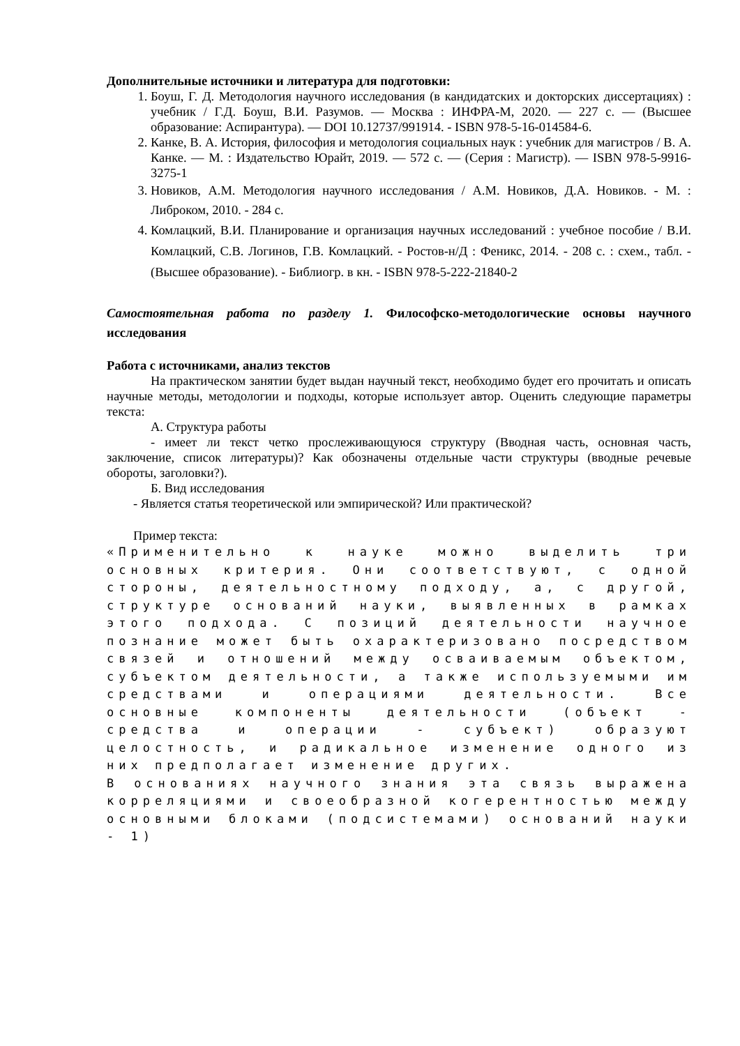Дополнительные источники и литература для подготовки:
1. Боуш, Г. Д. Методология научного исследования (в кандидатских и докторских диссертациях) : учебник / Г.Д. Боуш, В.И. Разумов. — Москва : ИНФРА-М, 2020. — 227 с. — (Высшее образование: Аспирантура). — DOI 10.12737/991914. - ISBN 978-5-16-014584-6.
2. Канке, В. А. История, философия и методология социальных наук : учебник для магистров / В. А. Канке. — М. : Издательство Юрайт, 2019. — 572 с. — (Серия : Магистр). — ISBN 978-5-9916-3275-1
3. Новиков, А.М. Методология научного исследования / А.М. Новиков, Д.А. Новиков. - М. : Либроком, 2010. - 284 с.
4. Комлацкий, В.И. Планирование и организация научных исследований : учебное пособие / В.И. Комлацкий, С.В. Логинов, Г.В. Комлацкий. - Ростов-н/Д : Феникс, 2014. - 208 с. : схем., табл. - (Высшее образование). - Библиогр. в кн. - ISBN 978-5-222-21840-2
Самостоятельная работа по разделу 1. Философско-методологические основы научного исследования
Работа с источниками, анализ текстов
На практическом занятии будет выдан научный текст, необходимо будет его прочитать и описать научные методы, методологии и подходы, которые использует автор. Оценить следующие параметры текста:
А. Структура работы
- имеет ли текст четко прослеживающуюся структуру (Вводная часть, основная часть, заключение, список литературы)? Как обозначены отдельные части структуры (вводные речевые обороты, заголовки?).
Б. Вид исследования
- Является статья теоретической или эмпирической? Или практической?
Пример текста:
«Применительно к науке можно выделить три основных критерия. Они соответствуют, с одной стороны, деятельностному подходу, а, с другой, структуре оснований науки, выявленных в рамках этого подхода. С позиций деятельности научное познание может быть охарактеризовано посредством связей и отношений между осваиваемым объектом, субъектом деятельности, а также используемыми им средствами и операциями деятельности. Все основные компоненты деятельности (объект - средства и операции - субъект) образуют целостность, и радикальное изменение одного из них предполагает изменение других.
В основаниях научного знания эта связь выражена корреляциями и своеобразной когерентностью между основными блоками (подсистемами) оснований науки - 1)